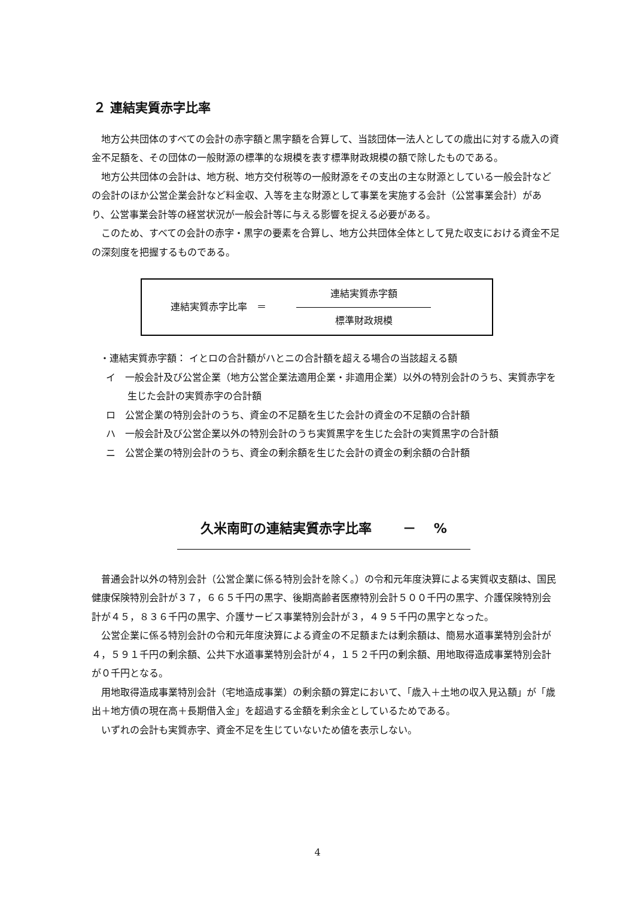２ 連結実質赤字比率
地方公共団体のすべての会計の赤字額と黒字額を合算して、当該団体一法人としての歳出に対する歳入の資金不足額を、その団体の一般財源の標準的な規模を表す標準財政規模の額で除したものである。
地方公共団体の会計は、地方税、地方交付税等の一般財源をその支出の主な財源としている一般会計などの会計のほか公営企業会計など料金収、入等を主な財源として事業を実施する会計（公営事業会計）があり、公営事業会計等の経営状況が一般会計等に与える影響を捉える必要がある。
このため、すべての会計の赤字・黒字の要素を合算し、地方公共団体全体として見た収支における資金不足の深刻度を把握するものである。
連結実質赤字比率　＝
連結実質赤字額
標準財政規模
・連結実質赤字額： イとロの合計額がハとニの合計額を超える場合の当該超える額
イ　一般会計及び公営企業（地方公営企業法適用企業・非適用企業）以外の特別会計のうち、実質赤字を生じた会計の実質赤字の合計額
ロ　公営企業の特別会計のうち、資金の不足額を生じた会計の資金の不足額の合計額
ハ　一般会計及び公営企業以外の特別会計のうち実質黒字を生じた会計の実質黒字の合計額
ニ　公営企業の特別会計のうち、資金の剰余額を生じた会計の資金の剰余額の合計額
久米南町の連結実質赤字比率　　 －　 %
普通会計以外の特別会計（公営企業に係る特別会計を除く。）の令和元年度決算による実質収支額は、国民健康保険特別会計が３７，６６５千円の黒字、後期高齢者医療特別会計５００千円の黒字、介護保険特別会計が４５，８３６千円の黒字、介護サービス事業特別会計が３，４９５千円の黒字となった。
公営企業に係る特別会計の令和元年度決算による資金の不足額または剰余額は、簡易水道事業特別会計が４，５９１千円の剰余額、公共下水道事業特別会計が４，１５２千円の剰余額、用地取得造成事業特別会計が０千円となる。
用地取得造成事業特別会計（宅地造成事業）の剰余額の算定において、「歳入＋土地の収入見込額」が「歳出＋地方債の現在高＋長期借入金」を超過する金額を剰余金としているためである。
いずれの会計も実質赤字、資金不足を生じていないため値を表示しない。
4